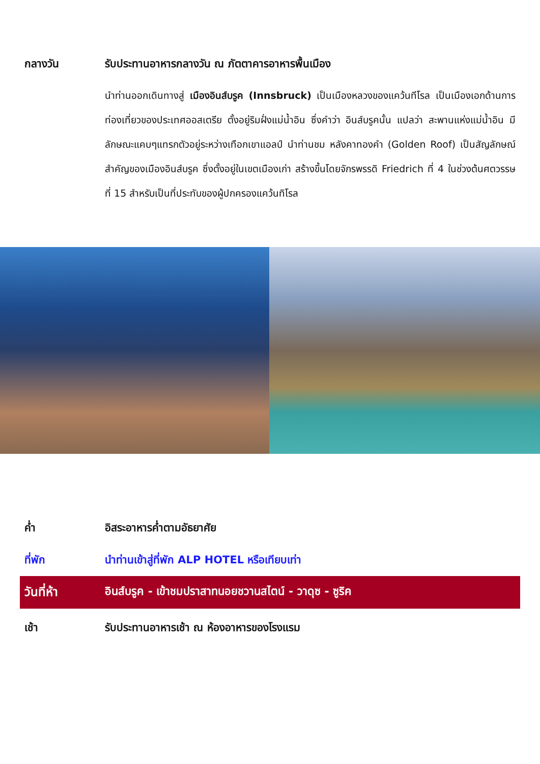กลางวัน รับประทานอาหารกลางวัน ณ ภัตตาคารอาหารพื้นเมือง
นำท่านออกเดินทางสู่ เมืองอินส์บรูค (Innsbruck) เป็นเมืองหลวงของแคว้นทีโรล เป็นเมืองเอกด้านการท่องเที่ยวของประเทศออสเตรีย ตั้งอยู่ริมฝั่งแม่น้ำอิน ซึ่งคำว่า อินส์บรูคนั้น แปลว่า สะพานแห่งแม่น้ำอิน มีลักษณะแคบๆแทรกตัวอยู่ระหว่างเทือกเขาแอลป์ นำท่านชม หลังคาทองคำ (Golden Roof) เป็นสัญลักษณ์สำคัญของเมืองอินส์บรูค ซึ่งตั้งอยู่ในเขตเมืองเก่า สร้างขึ้นโดยจักรพรรดิ Friedrich ที่ 4 ในช่วงต้นศตวรรษที่ 15 สำหรับเป็นที่ประทับของผู้ปกครองแคว้นทิโรล
ค่ำ อิสระอาหารค่ำตามอัธยาศัย
ที่พัก นำท่านเข้าสู่ที่พัก ALP HOTEL หรือเทียบเท่า
วันที่ห้า อินส์บรูค - เข้าชมปราสาทนอยชวานสไตน์ - วาดุซ - ซูริค
เช้า รับประทานอาหารเช้า ณ ห้องอาหารของโรงแรม